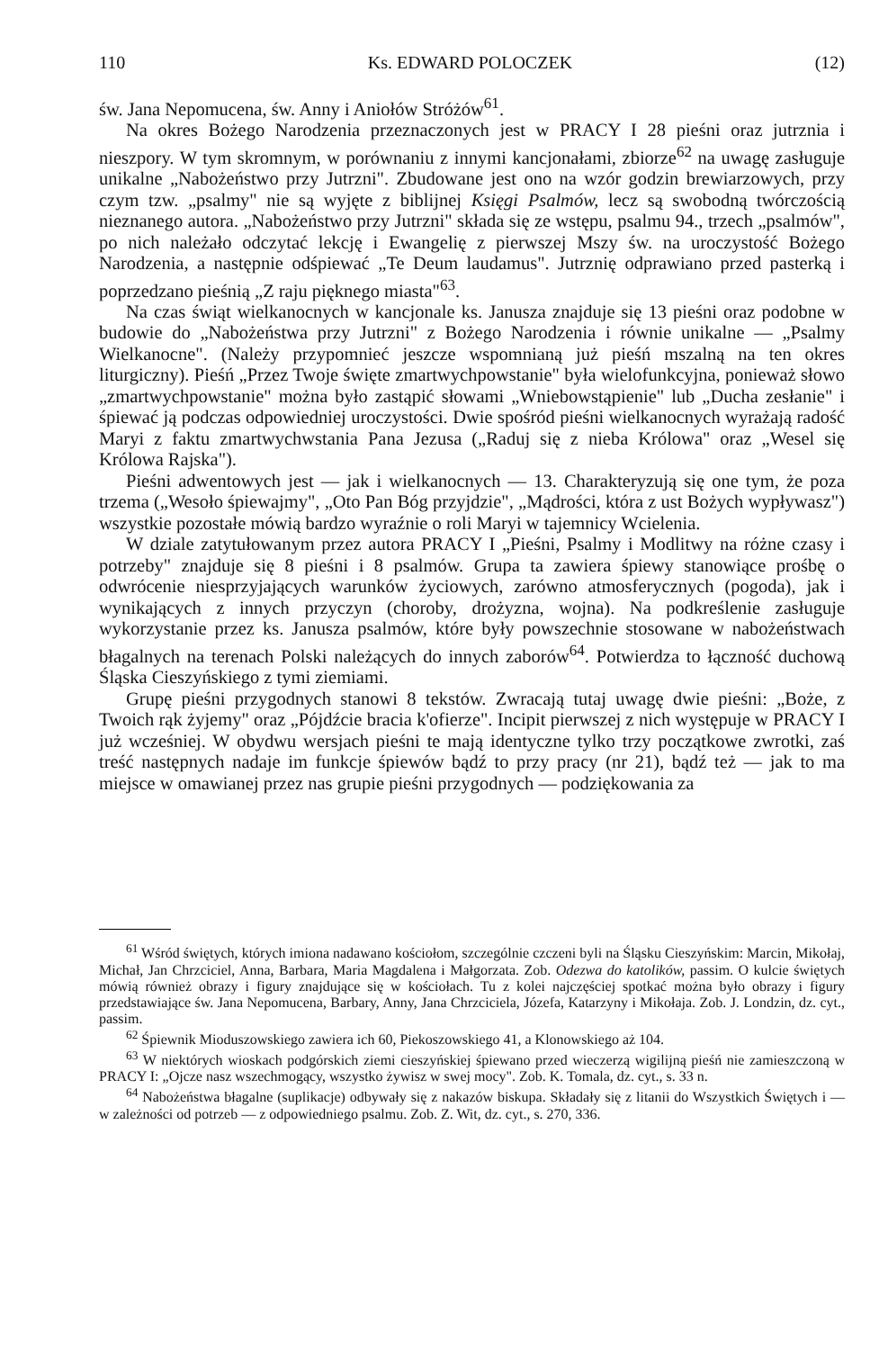110 Ks. EDWARD POLOCZEK (12)
św. Jana Nepomucena, św. Anny i Aniołów Stróżów<sup>61</sup>.
Na okres Bożego Narodzenia przeznaczonych jest w PRACY I 28 pieśni oraz jutrznia i nieszpory. W tym skromnym, w porównaniu z innymi kancjonałami, zbiorze<sup>62</sup> na uwagę zasługuje unikalne „Nabożeństwo przy Jutrzni". Zbudowane jest ono na wzór godzin brewiarzowych, przy czym tzw. „psalmy" nie są wyjęte z biblijnej Księgi Psalmów, lecz są swobodną twórczością nieznanego autora. „Nabożeństwo przy Jutrzni" składa się ze wstępu, psalmu 94., trzech „psalmów", po nich należało odczytać lekcję i Ewangelię z pierwszej Mszy św. na uroczystość Bożego Narodzenia, a następnie odśpiewać „Te Deum laudamus". Jutrznię odprawiano przed pasterką i poprzedzano pieśnią „Z raju pięknego miasta"<sup>63</sup>.
Na czas świąt wielkanocnych w kancjonale ks. Janusza znajduje się 13 pieśni oraz podobne w budowie do „Nabożeństwa przy Jutrzni" z Bożego Narodzenia i równie unikalne — „Psalmy Wielkanocne". (Należy przypomnieć jeszcze wspomnianą już pieśń mszalną na ten okres liturgiczny). Pieśń „Przez Twoje święte zmartwychpowstanie" była wielofunkcyjna, ponieważ słowo „zmartwychpowstanie" można było zastąpić słowami „Wniebowstąpienie" lub „Ducha zesłanie" i śpiewać ją podczas odpowiedniej uroczystości. Dwie spośród pieśni wielkanocnych wyrażają radość Maryi z faktu zmartwychwstania Pana Jezusa („Raduj się z nieba Królowa" oraz „Wesel się Królowa Rajska").
Pieśni adwentowych jest — jak i wielkanocnych — 13. Charakteryzują się one tym, że poza trzema („Wesoło śpiewajmy", „Oto Pan Bóg przyjdzie", „Mądrości, która z ust Bożych wypływasz") wszystkie pozostałe mówią bardzo wyraźnie o roli Maryi w tajemnicy Wcielenia.
W dziale zatytułowanym przez autora PRACY I „Pieśni, Psalmy i Modlitwy na różne czasy i potrzeby" znajduje się 8 pieśni i 8 psalmów. Grupa ta zawiera śpiewy stanowiące prośbę o odwrócenie niesprzyjających warunków życiowych, zarówno atmosferycznych (pogoda), jak i wynikających z innych przyczyn (choroby, drożyzna, wojna). Na podkreślenie zasługuje wykorzystanie przez ks. Janusza psalmów, które były powszechnie stosowane w nabożeństwach błagalnych na terenach Polski należących do innych zaborów<sup>64</sup>. Potwierdza to łączność duchową Śląska Cieszyńskiego z tymi ziemiami.
Grupę pieśni przygodnych stanowi 8 tekstów. Zwracają tutaj uwagę dwie pieśni: „Boże, z Twoich rąk żyjemy" oraz „Pójdźcie bracia k'ofierze". Incipit pierwszej z nich występuje w PRACY I już wcześniej. W obydwu wersjach pieśni te mają identyczne tylko trzy początkowe zwrotki, zaś treść następnych nadaje im funkcje śpiewów bądź to przy pracy (nr 21), bądź też — jak to ma miejsce w omawianej przez nas grupie pieśni przygodnych — podziękowania za
<sup>61</sup> Wśród świętych, których imiona nadawano kościołom, szczególnie czczeni byli na Śląsku Cieszyńskim: Marcin, Mikołaj, Michał, Jan Chrzciciel, Anna, Barbara, Maria Magdalena i Małgorzata. Zob. Odezwa do katolików, passim. O kulcie świętych mówią również obrazy i figury znajdujące się w kościołach. Tu z kolei najczęściej spotkać można było obrazy i figury przedstawiające św. Jana Nepomucena, Barbary, Anny, Jana Chrzciciela, Józefa, Katarzyny i Mikołaja. Zob. J. Londzin, dz. cyt., passim.
<sup>62</sup> Śpiewnik Mioduszowskiego zawiera ich 60, Piekoszowskiego 41, a Klonowskiego aż 104.
<sup>63</sup> W niektórych wioskach podgórskich ziemi cieszyńskiej śpiewano przed wieczerzą wigilijną pieśń nie zamieszczoną w PRACY I: „Ojcze nasz wszechmogący, wszystko żywisz w swej mocy". Zob. K. Tomala, dz. cyt., s. 33 n.
<sup>64</sup> Nabożeństwa błagalne (suplikacje) odbywały się z nakazów biskupa. Składały się z litanii do Wszystkich Świętych i — w zależności od potrzeb — z odpowiedniego psalmu. Zob. Z. Wit, dz. cyt., s. 270, 336.